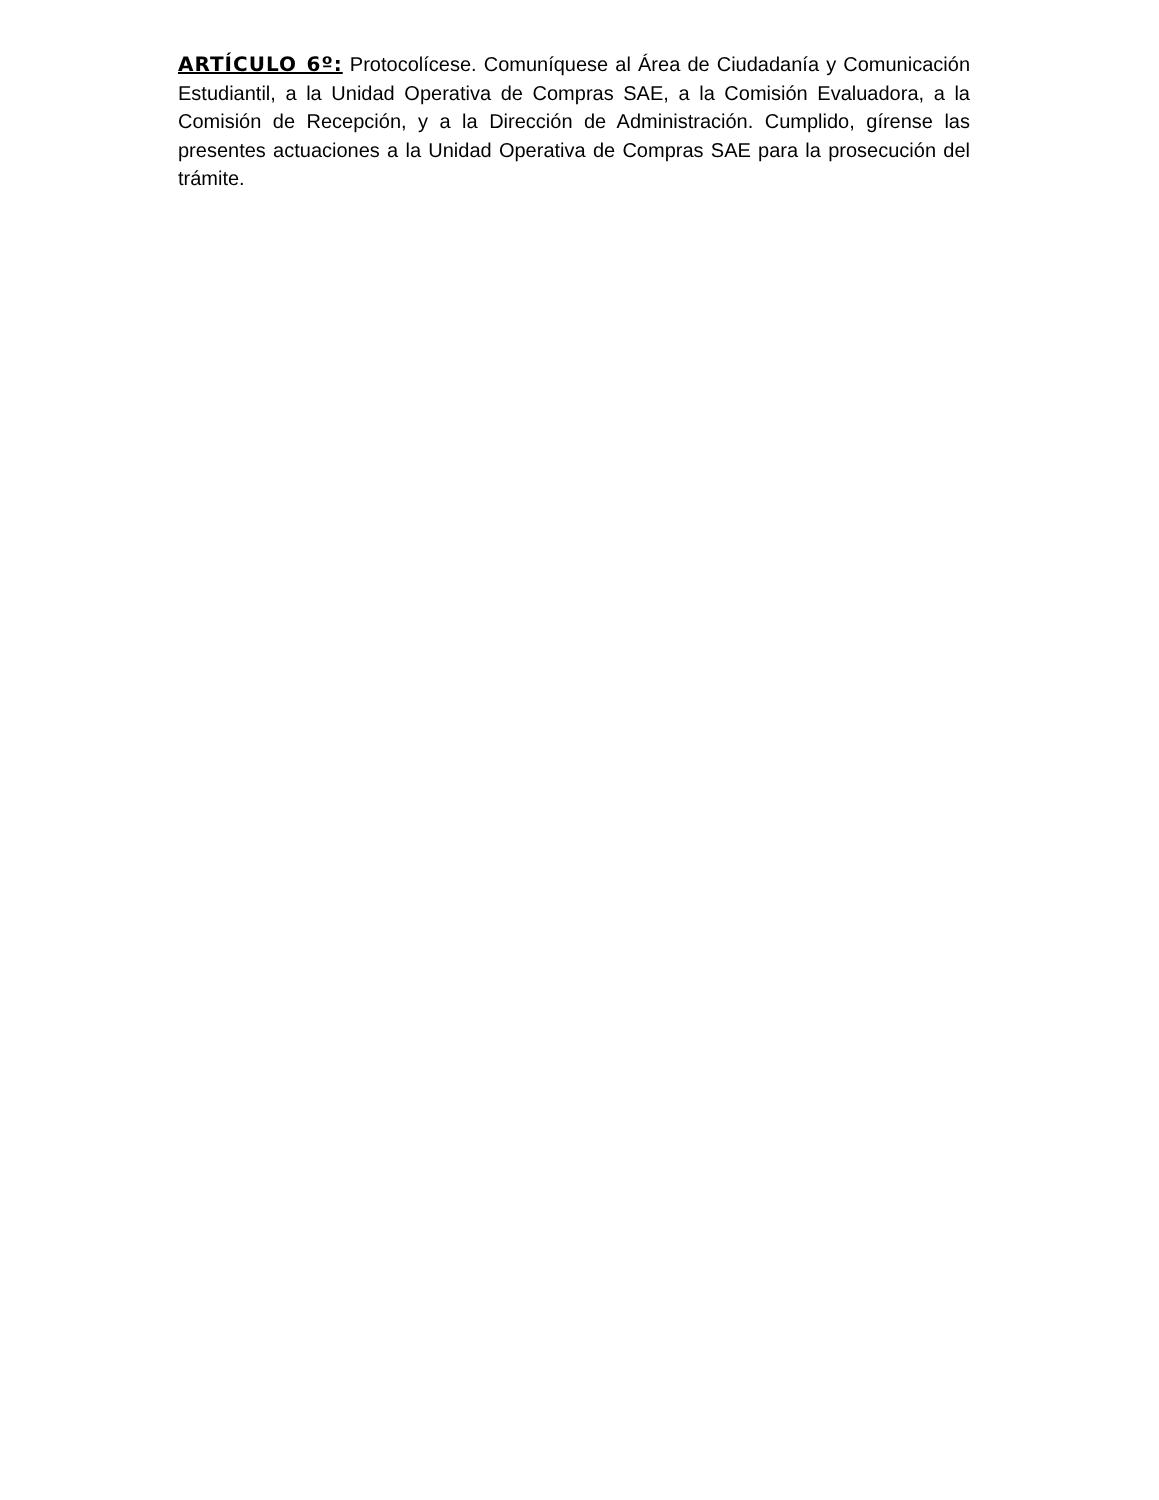ARTÍCULO 6º: Protocolícese. Comuníquese al Área de Ciudadanía y Comunicación Estudiantil, a la Unidad Operativa de Compras SAE, a la Comisión Evaluadora, a la Comisión de Recepción, y a la Dirección de Administración. Cumplido, gírense las presentes actuaciones a la Unidad Operativa de Compras SAE para la prosecución del trámite.